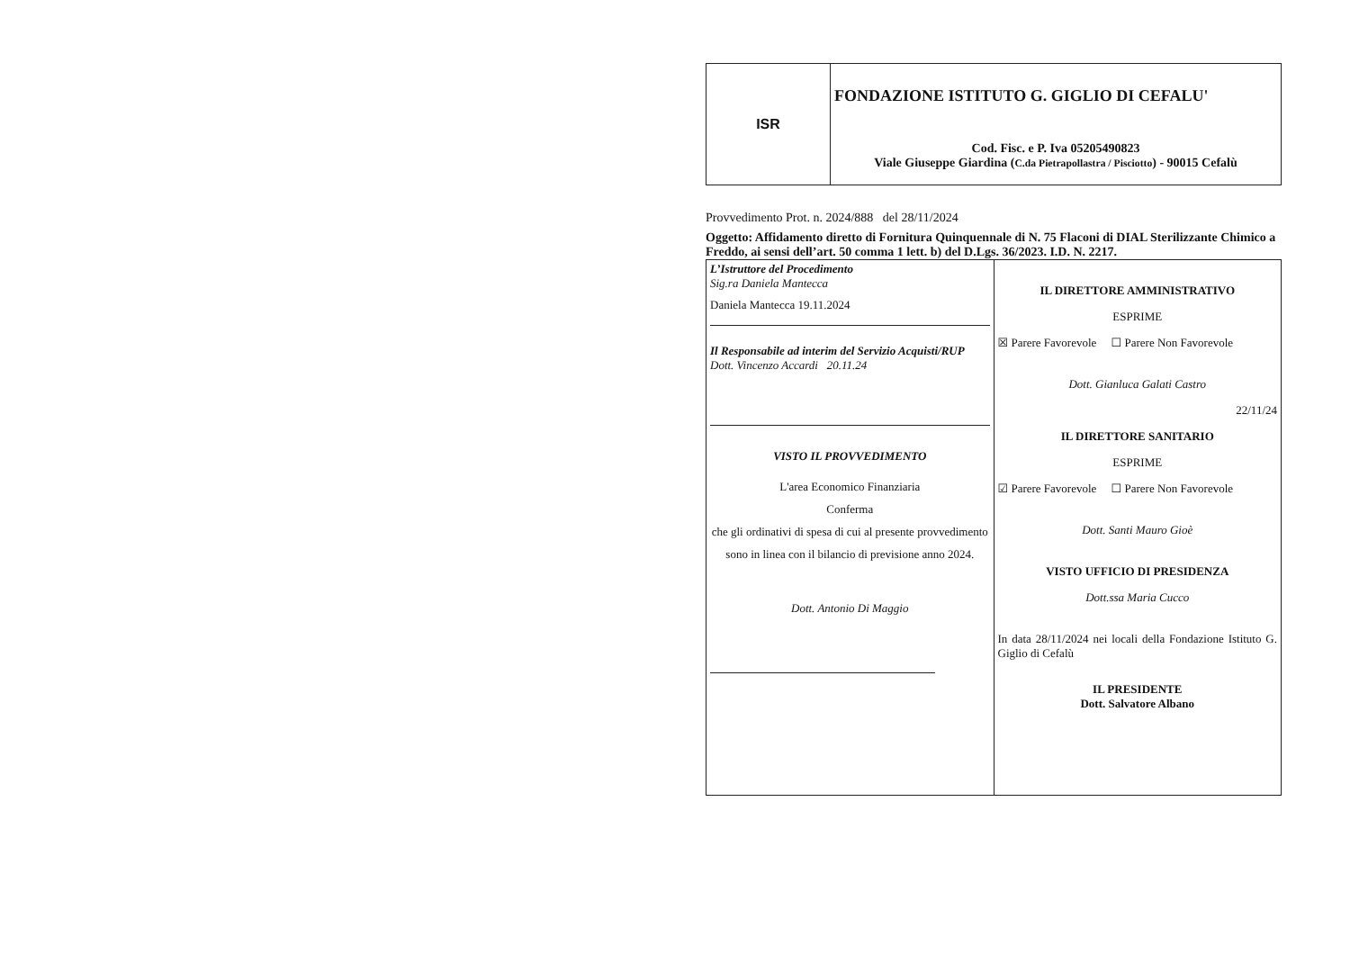ISR
FONDAZIONE ISTITUTO G. GIGLIO DI CEFALU'
Cod. Fisc. e P. Iva 05205490823
Viale Giuseppe Giardina (C.da Pietrapollastra / Pisciotto) - 90015 Cefalù
Provvedimento Prot. n. 2024/888 del 28/11/2024
Oggetto: Affidamento diretto di Fornitura Quinquennale di N. 75 Flaconi di DIAL Sterilizzante Chimico a Freddo, ai sensi dell’art. 50 comma 1 lett. b) del D.Lgs. 36/2023. I.D. N. 2217.
| L’Istruttore del Procedimento Sig.ra Daniela Mantecca Daniela Mantecca 19.11.2024 Il Responsabile ad interim del Servizio Acquisti/RUP Dott. Vincenzo Accardi 20.11.24 VISTO IL PROVVEDIMENTO L'area Economico Finanziaria Conferma che gli ordinativi di spesa di cui al presente provvedimento sono in linea con il bilancio di previsione anno 2024. Dott. Antonio Di Maggio | IL DIRETTORE AMMINISTRATIVO ESPRIME ☒ Parere Favorevole ☐ Parere Non Favorevole Dott. Gianluca Galati Castro 22/11/24 IL DIRETTORE SANITARIO ESPRIME ☑ Parere Favorevole ☐ Parere Non Favorevole Dott. Santi Mauro Gioè VISTO UFFICIO DI PRESIDENZA Dott.ssa Maria Cucco In data 28/11/2024 nei locali della Fondazione Istituto G. Giglio di Cefalù IL PRESIDENTE Dott. Salvatore Albano |